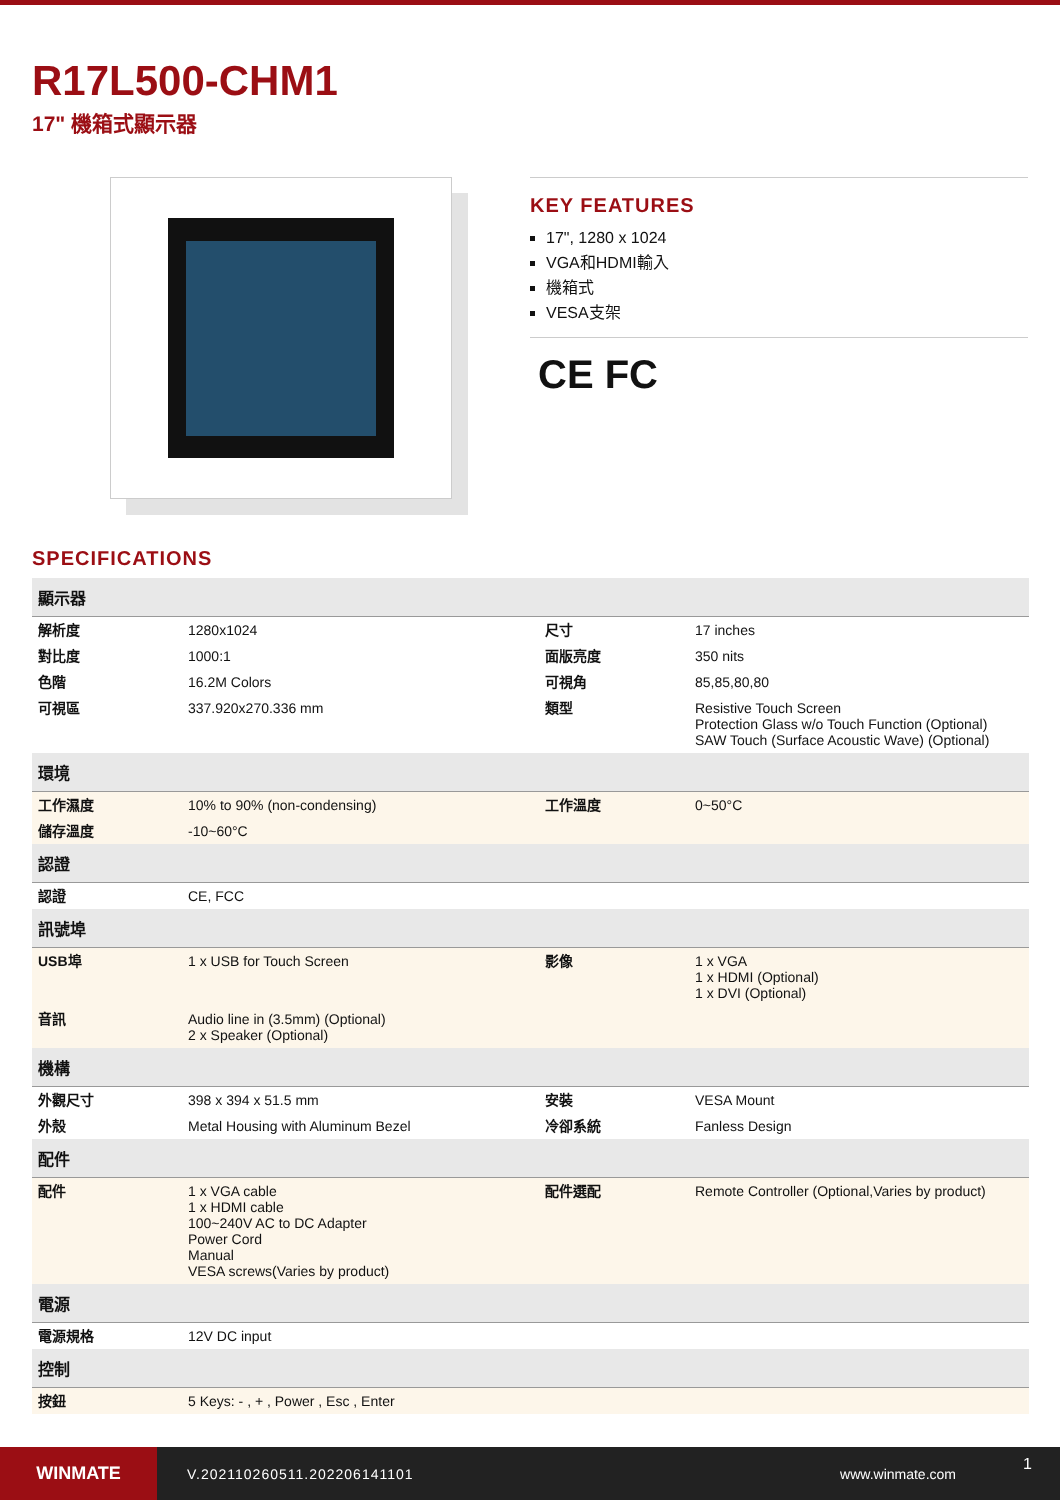R17L500-CHM1
17" 機箱式顯示器
KEY FEATURES
17", 1280 x 1024
VGA和HDMI輸入
機箱式
VESA支架
CE FC
SPECIFICATIONS
| 顯示器 | | | |
| --- | --- | --- | --- |
| 解析度 | 1280x1024 | 尺寸 | 17 inches |
| 對比度 | 1000:1 | 面版亮度 | 350 nits |
| 色階 | 16.2M Colors | 可視角 | 85,85,80,80 |
| 可視區 | 337.920x270.336 mm | 類型 | Resistive Touch Screen Protection Glass w/o Touch Function (Optional) SAW Touch (Surface Acoustic Wave) (Optional) |
| 環境 | | | |
| 工作濕度 | 10% to 90% (non-condensing) | 工作溫度 | 0~50°C |
| 儲存溫度 | -10~60°C | | |
| 認證 | | | |
| 認證 | CE, FCC | | |
| 訊號埠 | | | |
| USB埠 | 1 x USB for Touch Screen | 影像 | 1 x VGA 1 x HDMI (Optional) 1 x DVI (Optional) |
| 音訊 | Audio line in (3.5mm) (Optional) 2 x Speaker (Optional) | | |
| 機構 | | | |
| 外觀尺寸 | 398 x 394 x 51.5 mm | 安裝 | VESA Mount |
| 外殼 | Metal Housing with Aluminum Bezel | 冷卻系統 | Fanless Design |
| 配件 | | | |
| 配件 | 1 x VGA cable 1 x HDMI cable 100~240V AC to DC Adapter Power Cord Manual VESA screws(Varies by product) | 配件選配 | Remote Controller (Optional,Varies by product) |
| 電源 | | | |
| 電源規格 | 12V DC input | | |
| 控制 | | | |
| 按鈕 | 5 Keys: - , + , Power , Esc , Enter | | |
WINMATE
V.202110260511.202206141101 www.winmate.com
1